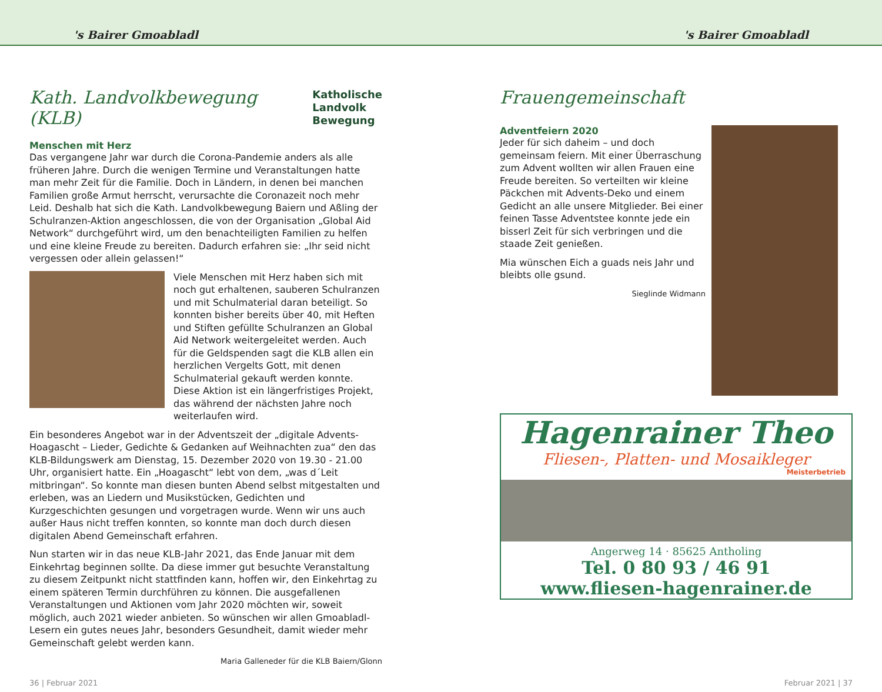's Bairer Gmoabladl 's Bairer Gmoabladl
Kath. Landvolkbewegung (KLB) Katholische
Landvolk
Bewegung
Menschen mit Herz
Das vergangene Jahr war durch die Corona-Pandemie anders als alle früheren Jahre. Durch die wenigen Termine und Veranstaltungen hatte man mehr Zeit für die Familie. Doch in Ländern, in denen bei manchen Familien große Armut herrscht, verursachte die Coronazeit noch mehr Leid. Deshalb hat sich die Kath. Landvolkbewegung Baiern und Aßling der Schulranzen-Aktion angeschlossen, die von der Organisation „Global Aid Network“ durchgeführt wird, um den benachteiligten Familien zu helfen und eine kleine Freude zu bereiten. Dadurch erfahren sie: „Ihr seid nicht vergessen oder allein gelassen!“
Viele Menschen mit Herz haben sich mit noch gut erhaltenen, sauberen Schulranzen und mit Schulmaterial daran beteiligt. So konnten bisher bereits über 40, mit Heften und Stiften gefüllte Schulranzen an Global Aid Network weitergeleitet werden. Auch für die Geldspenden sagt die KLB allen ein herzlichen Vergelts Gott, mit denen Schulmaterial gekauft werden konnte. Diese Aktion ist ein längerfristiges Projekt, das während der nächsten Jahre noch weiterlaufen wird.
Ein besonderes Angebot war in der Adventszeit der „digitale Advents-Hoagascht – Lieder, Gedichte & Gedanken auf Weihnachten zua“ den das KLB-Bildungswerk am Dienstag, 15. Dezember 2020 von 19.30 - 21.00 Uhr, organisiert hatte. Ein „Hoagascht“ lebt von dem, „was d´Leit mitbringan“. So konnte man diesen bunten Abend selbst mitgestalten und erleben, was an Liedern und Musikstücken, Gedichten und Kurzgeschichten gesungen und vorgetragen wurde. Wenn wir uns auch außer Haus nicht treffen konnten, so konnte man doch durch diesen digitalen Abend Gemeinschaft erfahren.
Nun starten wir in das neue KLB-Jahr 2021, das Ende Januar mit dem Einkehrtag beginnen sollte. Da diese immer gut besuchte Veranstaltung zu diesem Zeitpunkt nicht stattfinden kann, hoffen wir, den Einkehrtag zu einem späteren Termin durchführen zu können. Die ausgefallenen Veranstaltungen und Aktionen vom Jahr 2020 möchten wir, soweit möglich, auch 2021 wieder anbieten. So wünschen wir allen Gmoabladl-Lesern ein gutes neues Jahr, besonders Gesundheit, damit wieder mehr Gemeinschaft gelebt werden kann.
Maria Galleneder für die KLB Baiern/Glonn
Frauengemeinschaft
Adventfeiern 2020
Jeder für sich daheim – und doch gemeinsam feiern. Mit einer Überraschung zum Advent wollten wir allen Frauen eine Freude bereiten. So verteilten wir kleine Päckchen mit Advents-Deko und einem Gedicht an alle unsere Mitglieder. Bei einer feinen Tasse Adventstee konnte jede ein bisserl Zeit für sich verbringen und die staade Zeit genießen.
Mia wünschen Eich a guads neis Jahr und bleibts olle gsund.
Sieglinde Widmann
Hagenrainer Theo
Fliesen-, Platten- und Mosaikleger
Meisterbetrieb
Angerweg 14 · 85625 Antholing
Tel. 0 80 93 / 46 91
www.fliesen-hagenrainer.de
36 | Februar 2021 Februar 2021 | 37